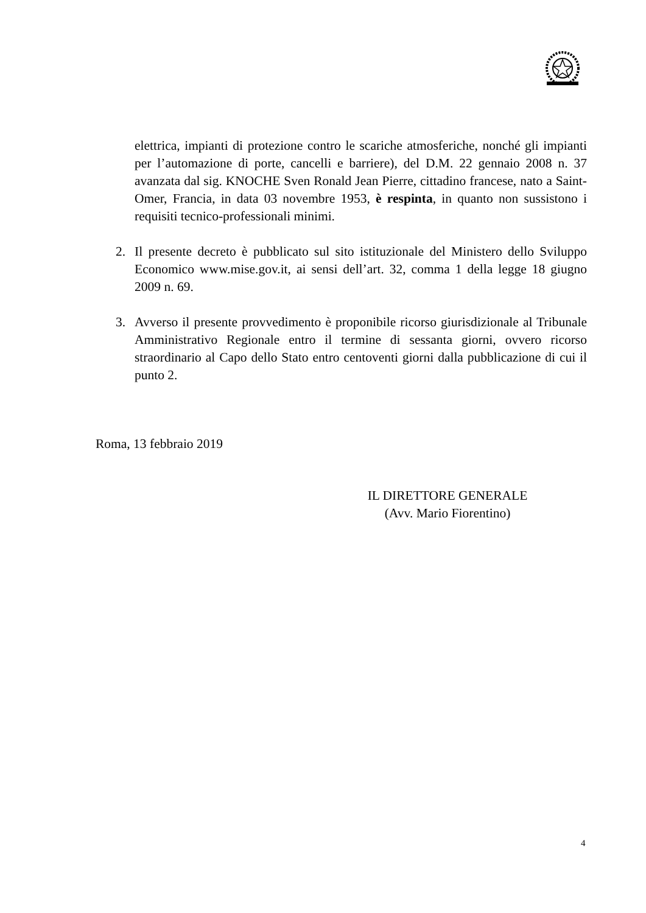elettrica, impianti di protezione contro le scariche atmosferiche, nonché gli impianti per l’automazione di porte, cancelli e barriere), del D.M. 22 gennaio 2008 n. 37 avanzata dal sig. KNOCHE Sven Ronald Jean Pierre, cittadino francese, nato a Saint-Omer, Francia, in data 03 novembre 1953, è respinta, in quanto non sussistono i requisiti tecnico-professionali minimi.
2. Il presente decreto è pubblicato sul sito istituzionale del Ministero dello Sviluppo Economico www.mise.gov.it, ai sensi dell’art. 32, comma 1 della legge 18 giugno 2009 n. 69.
3. Avverso il presente provvedimento è proponibile ricorso giurisdizionale al Tribunale Amministrativo Regionale entro il termine di sessanta giorni, ovvero ricorso straordinario al Capo dello Stato entro centoventi giorni dalla pubblicazione di cui il punto 2.
Roma, 13 febbraio 2019
IL DIRETTORE GENERALE
(Avv. Mario Fiorentino)
4